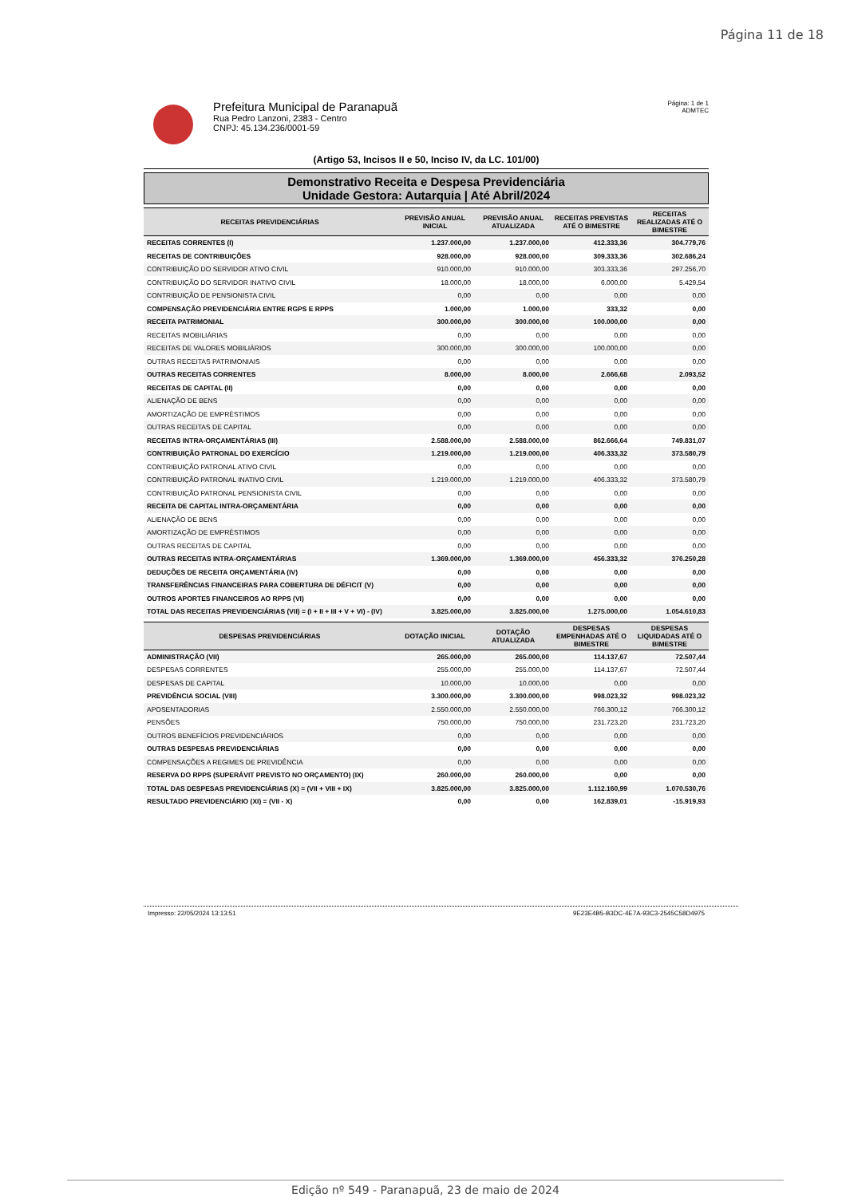Página 11 de 18
Prefeitura Municipal de Paranapuã
Rua Pedro Lanzoni, 2383 - Centro
CNPJ: 45.134.236/0001-59
Página: 1 de 1
ADMTEC
(Artigo 53, Incisos II e 50, Inciso IV, da LC. 101/00)
Demonstrativo Receita e Despesa Previdenciária
Unidade Gestora: Autarquia | Até Abril/2024
| RECEITAS PREVIDENCIÁRIAS | PREVISÃO ANUAL INICIAL | PREVISÃO ANUAL ATUALIZADA | RECEITAS PREVISTAS ATÉ O BIMESTRE | RECEITAS REALIZADAS ATÉ O BIMESTRE |
| --- | --- | --- | --- | --- |
| RECEITAS CORRENTES (I) | 1.237.000,00 | 1.237.000,00 | 412.333,36 | 304.779,76 |
| RECEITAS DE CONTRIBUIÇÕES | 928.000,00 | 928.000,00 | 309.333,36 | 302.686,24 |
| CONTRIBUIÇÃO DO SERVIDOR ATIVO CIVIL | 910.000,00 | 910.000,00 | 303.333,36 | 297.256,70 |
| CONTRIBUIÇÃO DO SERVIDOR INATIVO CIVIL | 18.000,00 | 18.000,00 | 6.000,00 | 5.429,54 |
| CONTRIBUIÇÃO DE PENSIONISTA CIVIL | 0,00 | 0,00 | 0,00 | 0,00 |
| COMPENSAÇÃO PREVIDENCIÁRIA ENTRE RGPS E RPPS | 1.000,00 | 1.000,00 | 333,32 | 0,00 |
| RECEITA PATRIMONIAL | 300.000,00 | 300.000,00 | 100.000,00 | 0,00 |
| RECEITAS IMOBILIÁRIAS | 0,00 | 0,00 | 0,00 | 0,00 |
| RECEITAS DE VALORES MOBILIÁRIOS | 300.000,00 | 300.000,00 | 100.000,00 | 0,00 |
| OUTRAS RECEITAS PATRIMONIAIS | 0,00 | 0,00 | 0,00 | 0,00 |
| OUTRAS RECEITAS CORRENTES | 8.000,00 | 8.000,00 | 2.666,68 | 2.093,52 |
| RECEITAS DE CAPITAL (II) | 0,00 | 0,00 | 0,00 | 0,00 |
| ALIENAÇÃO DE BENS | 0,00 | 0,00 | 0,00 | 0,00 |
| AMORTIZAÇÃO DE EMPRÉSTIMOS | 0,00 | 0,00 | 0,00 | 0,00 |
| OUTRAS RECEITAS DE CAPITAL | 0,00 | 0,00 | 0,00 | 0,00 |
| RECEITAS INTRA-ORÇAMENTÁRIAS (III) | 2.588.000,00 | 2.588.000,00 | 862.666,64 | 749.831,07 |
| CONTRIBUIÇÃO PATRONAL DO EXERCÍCIO | 1.219.000,00 | 1.219.000,00 | 406.333,32 | 373.580,79 |
| CONTRIBUIÇÃO PATRONAL ATIVO CIVIL | 0,00 | 0,00 | 0,00 | 0,00 |
| CONTRIBUIÇÃO PATRONAL INATIVO CIVIL | 1.219.000,00 | 1.219.000,00 | 406.333,32 | 373.580,79 |
| CONTRIBUIÇÃO PATRONAL PENSIONISTA CIVIL | 0,00 | 0,00 | 0,00 | 0,00 |
| RECEITA DE CAPITAL INTRA-ORÇAMENTÁRIA | 0,00 | 0,00 | 0,00 | 0,00 |
| ALIENAÇÃO DE BENS | 0,00 | 0,00 | 0,00 | 0,00 |
| AMORTIZAÇÃO DE EMPRÉSTIMOS | 0,00 | 0,00 | 0,00 | 0,00 |
| OUTRAS RECEITAS DE CAPITAL | 0,00 | 0,00 | 0,00 | 0,00 |
| OUTRAS RECEITAS INTRA-ORÇAMENTÁRIAS | 1.369.000,00 | 1.369.000,00 | 456.333,32 | 376.250,28 |
| DEDUÇÕES DE RECEITA ORÇAMENTÁRIA (IV) | 0,00 | 0,00 | 0,00 | 0,00 |
| TRANSFERÊNCIAS FINANCEIRAS PARA COBERTURA DE DÉFICIT (V) | 0,00 | 0,00 | 0,00 | 0,00 |
| OUTROS APORTES FINANCEIROS AO RPPS (VI) | 0,00 | 0,00 | 0,00 | 0,00 |
| TOTAL DAS RECEITAS PREVIDENCIÁRIAS (VII) = (I + II + III + V + VI) - (IV) | 3.825.000,00 | 3.825.000,00 | 1.275.000,00 | 1.054.610,83 |
| DESPESAS PREVIDENCIÁRIAS | DOTAÇÃO INICIAL | DOTAÇÃO ATUALIZADA | DESPESAS EMPENHADAS ATÉ O BIMESTRE | DESPESAS LIQUIDADAS ATÉ O BIMESTRE |
| --- | --- | --- | --- | --- |
| ADMINISTRAÇÃO (VII) | 265.000,00 | 265.000,00 | 114.137,67 | 72.507,44 |
| DESPESAS CORRENTES | 255.000,00 | 255.000,00 | 114.137,67 | 72.507,44 |
| DESPESAS DE CAPITAL | 10.000,00 | 10.000,00 | 0,00 | 0,00 |
| PREVIDÊNCIA SOCIAL (VIII) | 3.300.000,00 | 3.300.000,00 | 998.023,32 | 998.023,32 |
| APOSENTADORIAS | 2.550.000,00 | 2.550.000,00 | 766.300,12 | 766.300,12 |
| PENSÕES | 750.000,00 | 750.000,00 | 231.723,20 | 231.723,20 |
| OUTROS BENEFÍCIOS PREVIDENCIÁRIOS | 0,00 | 0,00 | 0,00 | 0,00 |
| OUTRAS DESPESAS PREVIDENCIÁRIAS | 0,00 | 0,00 | 0,00 | 0,00 |
| COMPENSAÇÕES A REGIMES DE PREVIDÊNCIA | 0,00 | 0,00 | 0,00 | 0,00 |
| RESERVA DO RPPS (SUPERÁVIT PREVISTO NO ORÇAMENTO) (IX) | 260.000,00 | 260.000,00 | 0,00 | 0,00 |
| TOTAL DAS DESPESAS PREVIDENCIÁRIAS (X) = (VII + VIII + IX) | 3.825.000,00 | 3.825.000,00 | 1.112.160,99 | 1.070.530,76 |
| RESULTADO PREVIDENCIÁRIO (XI) = (VII - X) | 0,00 | 0,00 | 162.839,01 | -15.919,93 |
Impresso: 22/05/2024 13:13:51 9E23E4B5-B3DC-4E7A-93C3-2545C58D4975
Edição nº 549 - Paranapuã, 23 de maio de 2024